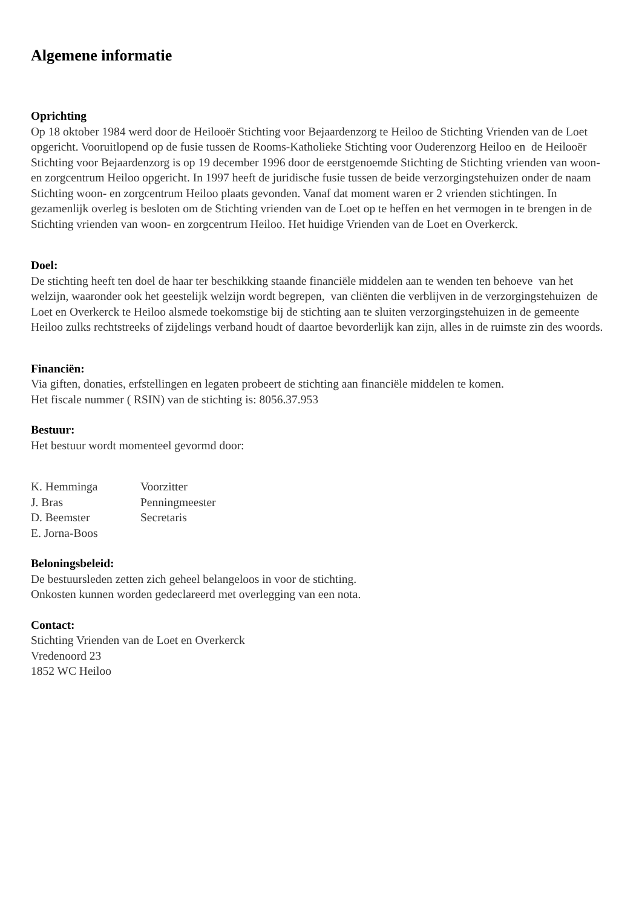Algemene informatie
Oprichting
Op 18 oktober 1984 werd door de Heilooër Stichting voor Bejaardenzorg te Heiloo de Stichting Vrienden van de Loet opgericht. Vooruitlopend op de fusie tussen de Rooms-Katholieke Stichting voor Ouderenzorg Heiloo en de Heilooër Stichting voor Bejaardenzorg is op 19 december 1996 door de eerstgenoemde Stichting de Stichting vrienden van woon- en zorgcentrum Heiloo opgericht. In 1997 heeft de juridische fusie tussen de beide verzorgingstehuizen onder de naam Stichting woon- en zorgcentrum Heiloo plaats gevonden. Vanaf dat moment waren er 2 vrienden stichtingen. In gezamenlijk overleg is besloten om de Stichting vrienden van de Loet op te heffen en het vermogen in te brengen in de Stichting vrienden van woon- en zorgcentrum Heiloo. Het huidige Vrienden van de Loet en Overkerck.
Doel:
De stichting heeft ten doel de haar ter beschikking staande financiële middelen aan te wenden ten behoeve van het welzijn, waaronder ook het geestelijk welzijn wordt begrepen, van cliënten die verblijven in de verzorgingstehuizen de Loet en Overkerck te Heiloo alsmede toekomstige bij de stichting aan te sluiten verzorgingstehuizen in de gemeente Heiloo zulks rechtstreeks of zijdelings verband houdt of daartoe bevorderlijk kan zijn, alles in de ruimste zin des woords.
Financiën:
Via giften, donaties, erfstellingen en legaten probeert de stichting aan financiële middelen te komen.
Het fiscale nummer ( RSIN) van de stichting is: 8056.37.953
Bestuur:
Het bestuur wordt momenteel gevormd door:
| K. Hemminga | Voorzitter |
| J. Bras | Penningmeester |
| D. Beemster | Secretaris |
| E. Jorna-Boos | |
Beloningsbeleid:
De bestuursleden zetten zich geheel belangeloos in voor de stichting.
Onkosten kunnen worden gedeclareerd met overlegging van een nota.
Contact:
Stichting Vrienden van de Loet en Overkerck
Vredenoord 23
1852 WC Heiloo